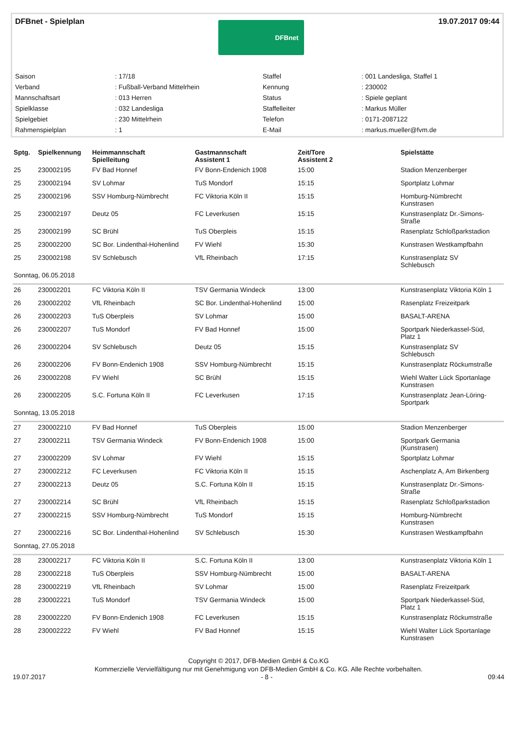DFBnet - Spielplan
DFBnet
19.07.2017 09:44
| Saison | : 17/18 | Staffel | : 001 Landesliga, Staffel 1 |
| Verband | : Fußball-Verband Mittelrhein | Kennung | : 230002 |
| Mannschaftsart | : 013 Herren | Status | : Spiele geplant |
| Spielklasse | : 032 Landesliga | Staffelleiter | : Markus Müller |
| Spielgebiet | : 230 Mittelrhein | Telefon | : 0171-2087122 |
| Rahmenspielplan | : 1 | E-Mail | : markus.mueller@fvm.de |
| Sptg. | Spielkennung | Heimmannschaft Spielleitung | Gastmannschaft Assistent 1 | Zeit/Tore Assistent 2 | Spielstätte |
| --- | --- | --- | --- | --- | --- |
| 25 | 230002195 | FV Bad Honnef | FV Bonn-Endenich 1908 | 15:00 | Stadion Menzenberger |
| 25 | 230002194 | SV Lohmar | TuS Mondorf | 15:15 | Sportplatz Lohmar |
| 25 | 230002196 | SSV Homburg-Nümbrecht | FC Viktoria Köln II | 15:15 | Homburg-Nümbrecht Kunstrasen |
| 25 | 230002197 | Deutz 05 | FC Leverkusen | 15:15 | Kunstrasenplatz Dr.-Simons- Straße |
| 25 | 230002199 | SC Brühl | TuS Oberpleis | 15:15 | Rasenplatz Schloßparkstadion |
| 25 | 230002200 | SC Bor. Lindenthal-Hohenlind | FV Wiehl | 15:30 | Kunstrasen Westkampfbahn |
| 25 | 230002198 | SV Schlebusch | VfL Rheinbach | 17:15 | Kunstrasenplatz SV Schlebusch |
| Sonntag, 06.05.2018 | | | | | |
| 26 | 230002201 | FC Viktoria Köln II | TSV Germania Windeck | 13:00 | Kunstrasenplatz Viktoria Köln 1 |
| 26 | 230002202 | VfL Rheinbach | SC Bor. Lindenthal-Hohenlind | 15:00 | Rasenplatz Freizeitpark |
| 26 | 230002203 | TuS Oberpleis | SV Lohmar | 15:00 | BASALT-ARENA |
| 26 | 230002207 | TuS Mondorf | FV Bad Honnef | 15:00 | Sportpark Niederkassel-Süd, Platz 1 |
| 26 | 230002204 | SV Schlebusch | Deutz 05 | 15:15 | Kunstrasenplatz SV Schlebusch |
| 26 | 230002206 | FV Bonn-Endenich 1908 | SSV Homburg-Nümbrecht | 15:15 | Kunstrasenplatz Röckumstraße |
| 26 | 230002208 | FV Wiehl | SC Brühl | 15:15 | Wiehl Walter Lück Sportanlage Kunstrasen |
| 26 | 230002205 | S.C. Fortuna Köln II | FC Leverkusen | 17:15 | Kunstrasenplatz Jean-Löring- Sportpark |
| Sonntag, 13.05.2018 | | | | | |
| 27 | 230002210 | FV Bad Honnef | TuS Oberpleis | 15:00 | Stadion Menzenberger |
| 27 | 230002211 | TSV Germania Windeck | FV Bonn-Endenich 1908 | 15:00 | Sportpark Germania (Kunstrasen) |
| 27 | 230002209 | SV Lohmar | FV Wiehl | 15:15 | Sportplatz Lohmar |
| 27 | 230002212 | FC Leverkusen | FC Viktoria Köln II | 15:15 | Aschenplatz A, Am Birkenberg |
| 27 | 230002213 | Deutz 05 | S.C. Fortuna Köln II | 15:15 | Kunstrasenplatz Dr.-Simons- Straße |
| 27 | 230002214 | SC Brühl | VfL Rheinbach | 15:15 | Rasenplatz Schloßparkstadion |
| 27 | 230002215 | SSV Homburg-Nümbrecht | TuS Mondorf | 15:15 | Homburg-Nümbrecht Kunstrasen |
| 27 | 230002216 | SC Bor. Lindenthal-Hohenlind | SV Schlebusch | 15:30 | Kunstrasen Westkampfbahn |
| Sonntag, 27.05.2018 | | | | | |
| 28 | 230002217 | FC Viktoria Köln II | S.C. Fortuna Köln II | 13:00 | Kunstrasenplatz Viktoria Köln 1 |
| 28 | 230002218 | TuS Oberpleis | SSV Homburg-Nümbrecht | 15:00 | BASALT-ARENA |
| 28 | 230002219 | VfL Rheinbach | SV Lohmar | 15:00 | Rasenplatz Freizeitpark |
| 28 | 230002221 | TuS Mondorf | TSV Germania Windeck | 15:00 | Sportpark Niederkassel-Süd, Platz 1 |
| 28 | 230002220 | FV Bonn-Endenich 1908 | FC Leverkusen | 15:15 | Kunstrasenplatz Röckumstraße |
| 28 | 230002222 | FV Wiehl | FV Bad Honnef | 15:15 | Wiehl Walter Lück Sportanlage Kunstrasen |
Copyright © 2017, DFB-Medien GmbH & Co.KG
Kommerzielle Vervielfältigung nur mit Genehmigung von DFB-Medien GmbH & Co. KG. Alle Rechte vorbehalten.
19.07.2017 - 8 - 09:44